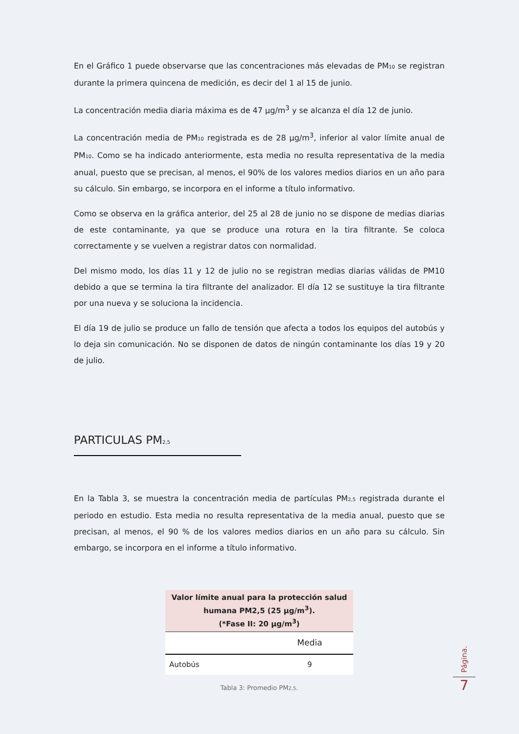En el Gráfico 1 puede observarse que las concentraciones más elevadas de PM<sub>10</sub> se registran durante la primera quincena de medición, es decir del 1 al 15 de junio.
La concentración media diaria máxima es de 47 µg/m<sup>3</sup> y se alcanza el día 12 de junio.
La concentración media de PM<sub>10</sub> registrada es de 28 µg/m<sup>3</sup>, inferior al valor límite anual de PM<sub>10</sub>. Como se ha indicado anteriormente, esta media no resulta representativa de la media anual, puesto que se precisan, al menos, el 90% de los valores medios diarios en un año para su cálculo. Sin embargo, se incorpora en el informe a título informativo.
Como se observa en la gráfica anterior, del 25 al 28 de junio no se dispone de medias diarias de este contaminante, ya que se produce una rotura en la tira filtrante. Se coloca correctamente y se vuelven a registrar datos con normalidad.
Del mismo modo, los días 11 y 12 de julio no se registran medias diarias válidas de PM10 debido a que se termina la tira filtrante del analizador. El día 12 se sustituye la tira filtrante por una nueva y se soluciona la incidencia.
El día 19 de julio se produce un fallo de tensión que afecta a todos los equipos del autobús y lo deja sin comunicación. No se disponen de datos de ningún contaminante los días 19 y 20 de julio.
PARTICULAS PM<sub>2,5</sub>
En la Tabla 3, se muestra la concentración media de partículas PM<sub>2,5</sub> registrada durante el periodo en estudio. Esta media no resulta representativa de la media anual, puesto que se precisan, al menos, el 90 % de los valores medios diarios en un año para su cálculo. Sin embargo, se incorpora en el informe a título informativo.
| Valor límite anual para la protección salud humana PM2,5 (25 µg/m<sup>3</sup>). (*Fase II: 20 µg/m<sup>3</sup>) | |
| --- | --- |
| | Media |
| Autobús | 9 |
Tabla 3: Promedio PM<sub>2,5</sub>.
Página.
7